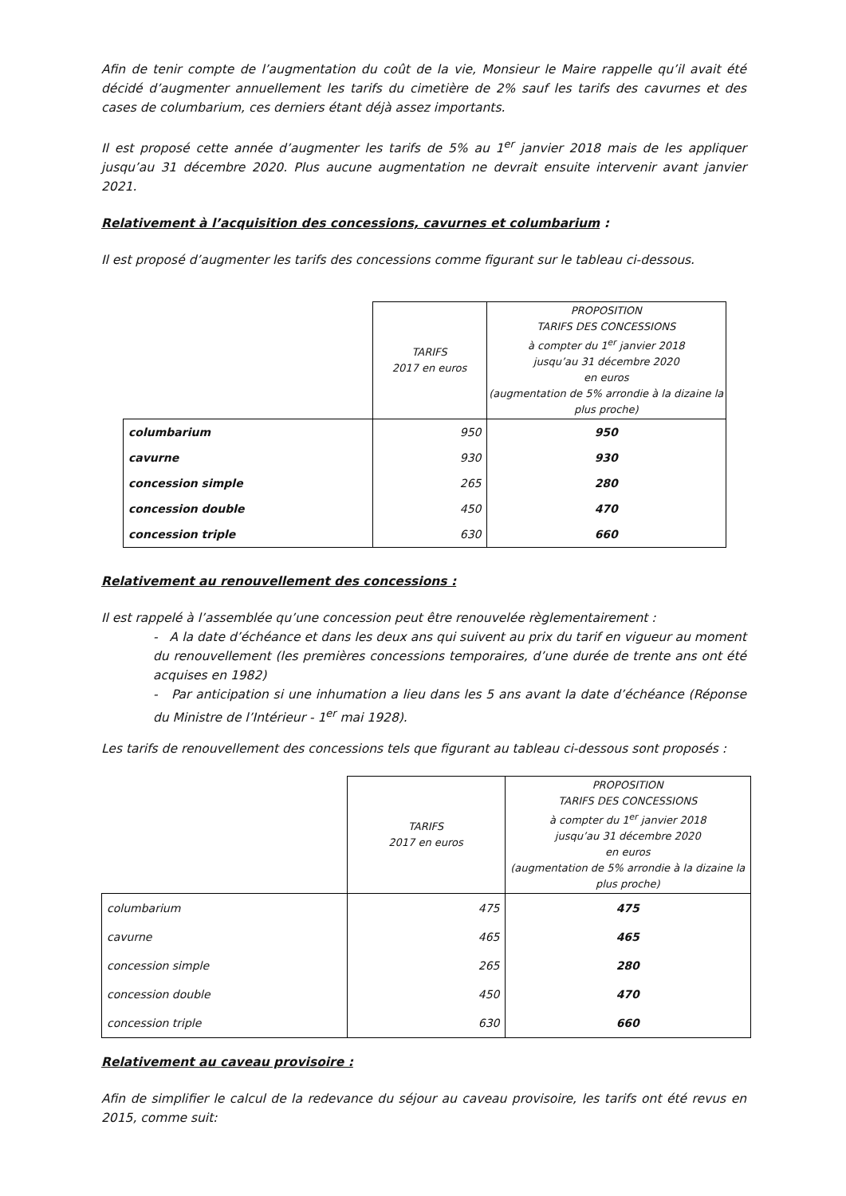Afin de tenir compte de l’augmentation du coût de la vie, Monsieur le Maire rappelle qu’il avait été décidé d’augmenter annuellement les tarifs du cimetière de 2% sauf les tarifs des cavurnes et des cases de columbarium, ces derniers étant déjà assez importants.
Il est proposé cette année d’augmenter les tarifs de 5% au 1<sup>er</sup> janvier 2018 mais de les appliquer jusqu’au 31 décembre 2020. Plus aucune augmentation ne devrait ensuite intervenir avant janvier 2021.
Relativement à l’acquisition des concessions, cavurnes et columbarium :
Il est proposé d’augmenter les tarifs des concessions comme figurant sur le tableau ci-dessous.
| | TARIFS 2017 en euros | PROPOSITION TARIFS DES CONCESSIONS à compter du 1<sup>er</sup> janvier 2018 jusqu’au 31 décembre 2020 en euros (augmentation de 5% arrondie à la dizaine la plus proche) |
| --- | --- | --- |
| columbarium | 950 | 950 |
| cavurne | 930 | 930 |
| concession simple | 265 | 280 |
| concession double | 450 | 470 |
| concession triple | 630 | 660 |
Relativement au renouvellement des concessions :
Il est rappelé à l’assemblée qu’une concession peut être renouvelée règlementairement :
- A la date d’échéance et dans les deux ans qui suivent au prix du tarif en vigueur au moment du renouvellement (les premières concessions temporaires, d’une durée de trente ans ont été acquises en 1982)
- Par anticipation si une inhumation a lieu dans les 5 ans avant la date d’échéance (Réponse du Ministre de l’Intérieur - 1<sup>er</sup> mai 1928).
Les tarifs de renouvellement des concessions tels que figurant au tableau ci-dessous sont proposés :
| | TARIFS 2017 en euros | PROPOSITION TARIFS DES CONCESSIONS à compter du 1<sup>er</sup> janvier 2018 jusqu’au 31 décembre 2020 en euros (augmentation de 5% arrondie à la dizaine la plus proche) |
| --- | --- | --- |
| columbarium | 475 | 475 |
| cavurne | 465 | 465 |
| concession simple | 265 | 280 |
| concession double | 450 | 470 |
| concession triple | 630 | 660 |
Relativement au caveau provisoire :
Afin de simplifier le calcul de la redevance du séjour au caveau provisoire, les tarifs ont été revus en 2015, comme suit: